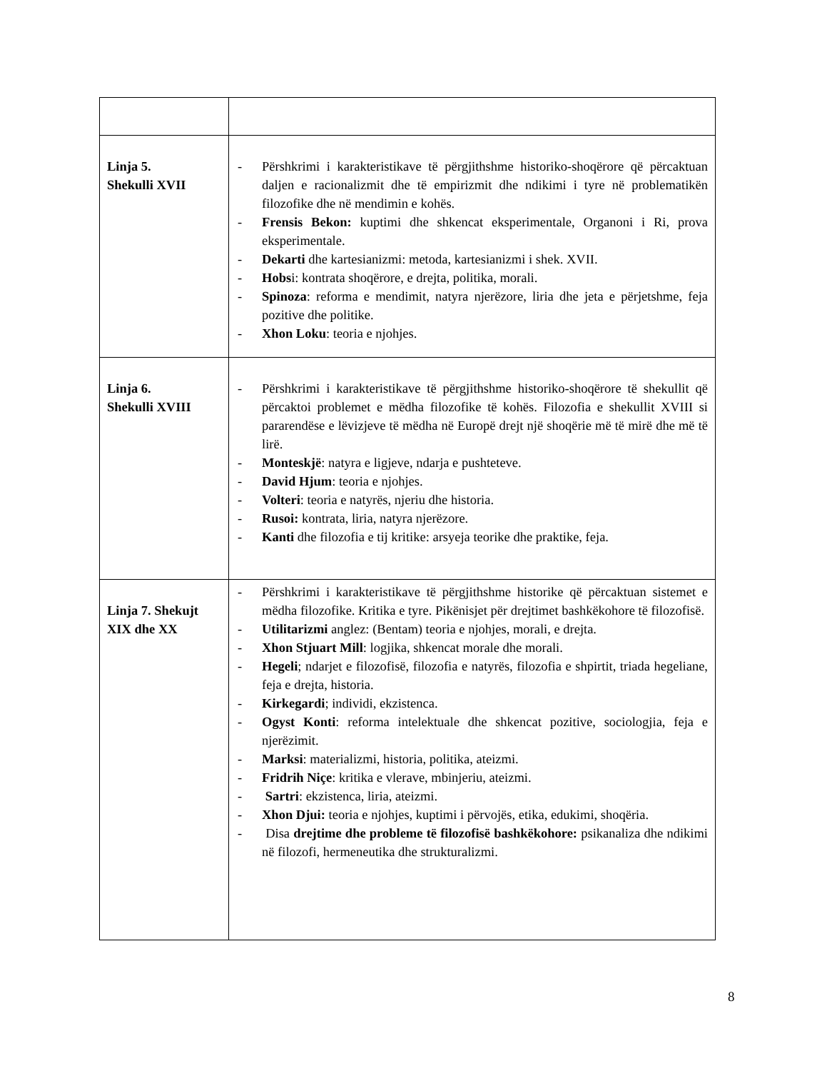| Linja 5. Shekulli XVII | - Përshkrimi i karakteristikave të përgjithshme historiko-shoqërore që përcaktuan daljen e racionalizmit dhe të empirizmit dhe ndikimi i tyre në problematikën filozofike dhe në mendimin e kohës. - Frensis Bekon: kuptimi dhe shkencat eksperimentale, Organoni i Ri, prova eksperimentale. - Dekarti dhe kartesianizmi: metoda, kartesianizmi i shek. XVII. - Hobs i: kontrata shoqërore, e drejta, politika, morali. - Spinoza : reforma e mendimit, natyra njerëzore, liria dhe jeta e përjetshme, feja pozitive dhe politike. - Xhon Loku : teoria e njohjes. |
| Linja 6. Shekulli XVIII | - Përshkrimi i karakteristikave të përgjithshme historiko-shoqërore të shekullit që përcaktoi problemet e mëdha filozofike të kohës. Filozofia e shekullit XVIII si pararendëse e lëvizjeve të mëdha në Europë drejt një shoqërie më të mirë dhe më të lirë. - Monteskjë : natyra e ligjeve, ndarja e pushteteve. - David Hjum : teoria e njohjes. - Volteri : teoria e natyrës, njeriu dhe historia. - Rusoi: kontrata, liria, natyra njerëzore. - Kanti dhe filozofia e tij kritike: arsyeja teorike dhe praktike, feja. |
| Linja 7. Shekujt XIX dhe XX | - Përshkrimi i karakteristikave të përgjithshme historike që përcaktuan sistemet e mëdha filozofike. Kritika e tyre. Pikënisjet për drejtimet bashkëkohore të filozofisë. - Utilitarizmi anglez: (Bentam) teoria e njohjes, morali, e drejta. - Xhon Stjuart Mill : logjika, shkencat morale dhe morali. - Hegeli ; ndarjet e filozofisë, filozofia e natyrës, filozofia e shpirtit, triada hegeliane, feja e drejta, historia. - Kirkegardi ; individi, ekzistenca. - Ogyst Konti : reforma intelektuale dhe shkencat pozitive, sociologjia, feja e njerëzimit. - Marksi : materializmi, historia, politika, ateizmi. - Fridrih Niçe : kritika e vlerave, mbinjeriu, ateizmi. - Sartri : ekzistenca, liria, ateizmi. - Xhon Djui: teoria e njohjes, kuptimi i përvojës, etika, edukimi, shoqëria. - Disa drejtime dhe probleme të filozofisë bashkëkohore: psikanaliza dhe ndikimi në filozofi, hermeneutika dhe strukturalizmi. |
8